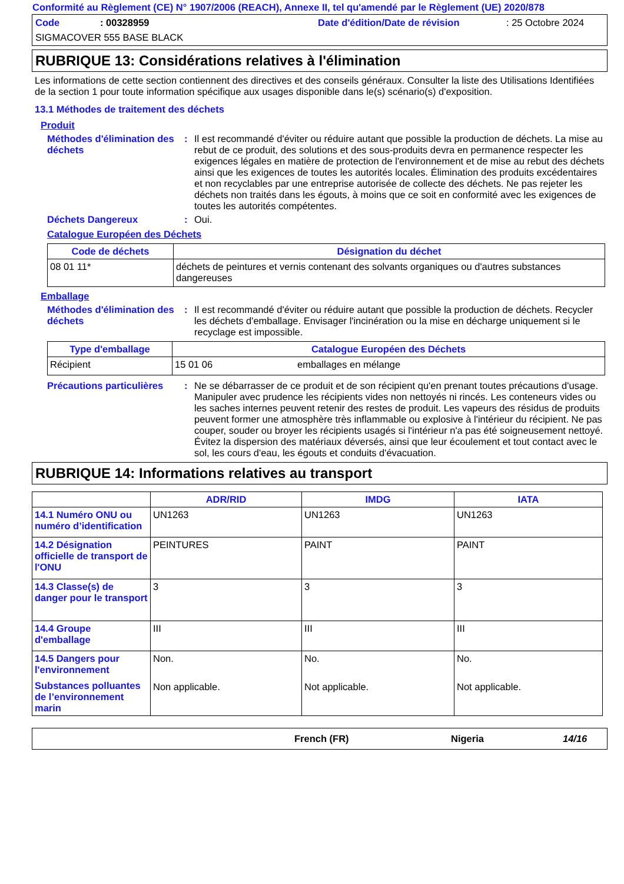Conformité au Règlement (CE) N° 1907/2006 (REACH), Annexe II, tel qu'amendé par le Règlement (UE) 2020/878
Code: 00328959 Date d'édition/Date de révision: 25 Octobre 2024
SIGMACOVER 555 BASE BLACK
RUBRIQUE 13: Considérations relatives à l'élimination
Les informations de cette section contiennent des directives et des conseils généraux. Consulter la liste des Utilisations Identifiées de la section 1 pour toute information spécifique aux usages disponible dans le(s) scénario(s) d'exposition.
13.1 Méthodes de traitement des déchets
Produit
Méthodes d'élimination des déchets
: Il est recommandé d'éviter ou réduire autant que possible la production de déchets. La mise au rebut de ce produit, des solutions et des sous-produits devra en permanence respecter les exigences légales en matière de protection de l'environnement et de mise au rebut des déchets ainsi que les exigences de toutes les autorités locales. Élimination des produits excédentaires et non recyclables par une entreprise autorisée de collecte des déchets. Ne pas rejeter les déchets non traités dans les égouts, à moins que ce soit en conformité avec les exigences de toutes les autorités compétentes.
Déchets Dangereux : Oui.
Catalogue Européen des Déchets
| Code de déchets | Désignation du déchet |
| --- | --- |
| 08 01 11* | déchets de peintures et vernis contenant des solvants organiques ou d'autres substances dangereuses |
Emballage
Méthodes d'élimination des déchets
: Il est recommandé d'éviter ou réduire autant que possible la production de déchets. Recycler les déchets d'emballage. Envisager l'incinération ou la mise en décharge uniquement si le recyclage est impossible.
| Type d'emballage | Catalogue Européen des Déchets | |
| --- | --- | --- |
| Récipient | 15 01 06 | emballages en mélange |
Précautions particulières
: Ne se débarrasser de ce produit et de son récipient qu'en prenant toutes précautions d'usage. Manipuler avec prudence les récipients vides non nettoyés ni rincés. Les conteneurs vides ou les saches internes peuvent retenir des restes de produit. Les vapeurs des résidus de produits peuvent former une atmosphère très inflammable ou explosive à l'intérieur du récipient. Ne pas couper, souder ou broyer les récipients usagés si l'intérieur n'a pas été soigneusement nettoyé. Évitez la dispersion des matériaux déversés, ainsi que leur écoulement et tout contact avec le sol, les cours d'eau, les égouts et conduits d'évacuation.
RUBRIQUE 14: Informations relatives au transport
| | ADR/RID | IMDG | IATA |
| --- | --- | --- | --- |
| 14.1 Numéro ONU ou numéro d’identification | UN1263 | UN1263 | UN1263 |
| 14.2 Désignation officielle de transport de l'ONU | PEINTURES | PAINT | PAINT |
| 14.3 Classe(s) de danger pour le transport | 3 | 3 | 3 |
| 14.4 Groupe d'emballage | III | III | III |
| 14.5 Dangers pour l'environnement Substances polluantes de l’environnement marin | Non. Non applicable. | No. Not applicable. | No. Not applicable. |
French (FR) Nigeria 14/16